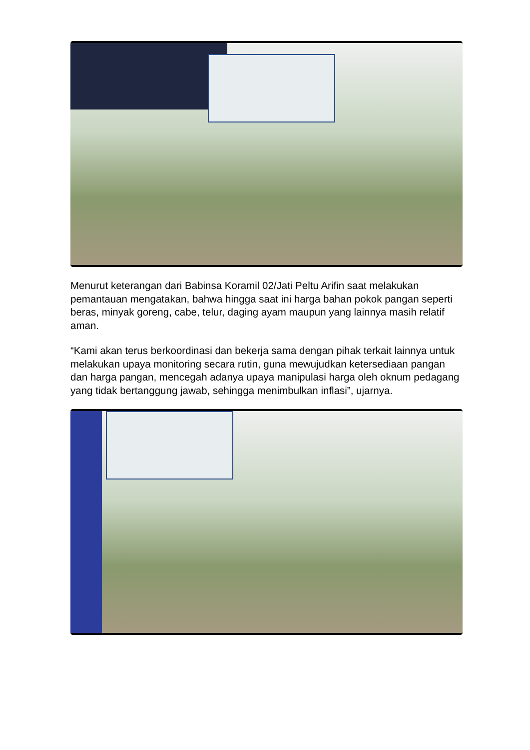Menurut keterangan dari Babinsa Koramil 02/Jati Peltu Arifin saat melakukan pemantauan mengatakan, bahwa hingga saat ini harga bahan pokok pangan seperti beras, minyak goreng, cabe, telur, daging ayam maupun yang lainnya masih relatif aman.
“Kami akan terus berkoordinasi dan bekerja sama dengan pihak terkait lainnya untuk melakukan upaya monitoring secara rutin, guna mewujudkan ketersediaan pangan dan harga pangan, mencegah adanya upaya manipulasi harga oleh oknum pedagang yang tidak bertanggung jawab, sehingga menimbulkan inflasi”, ujarnya.